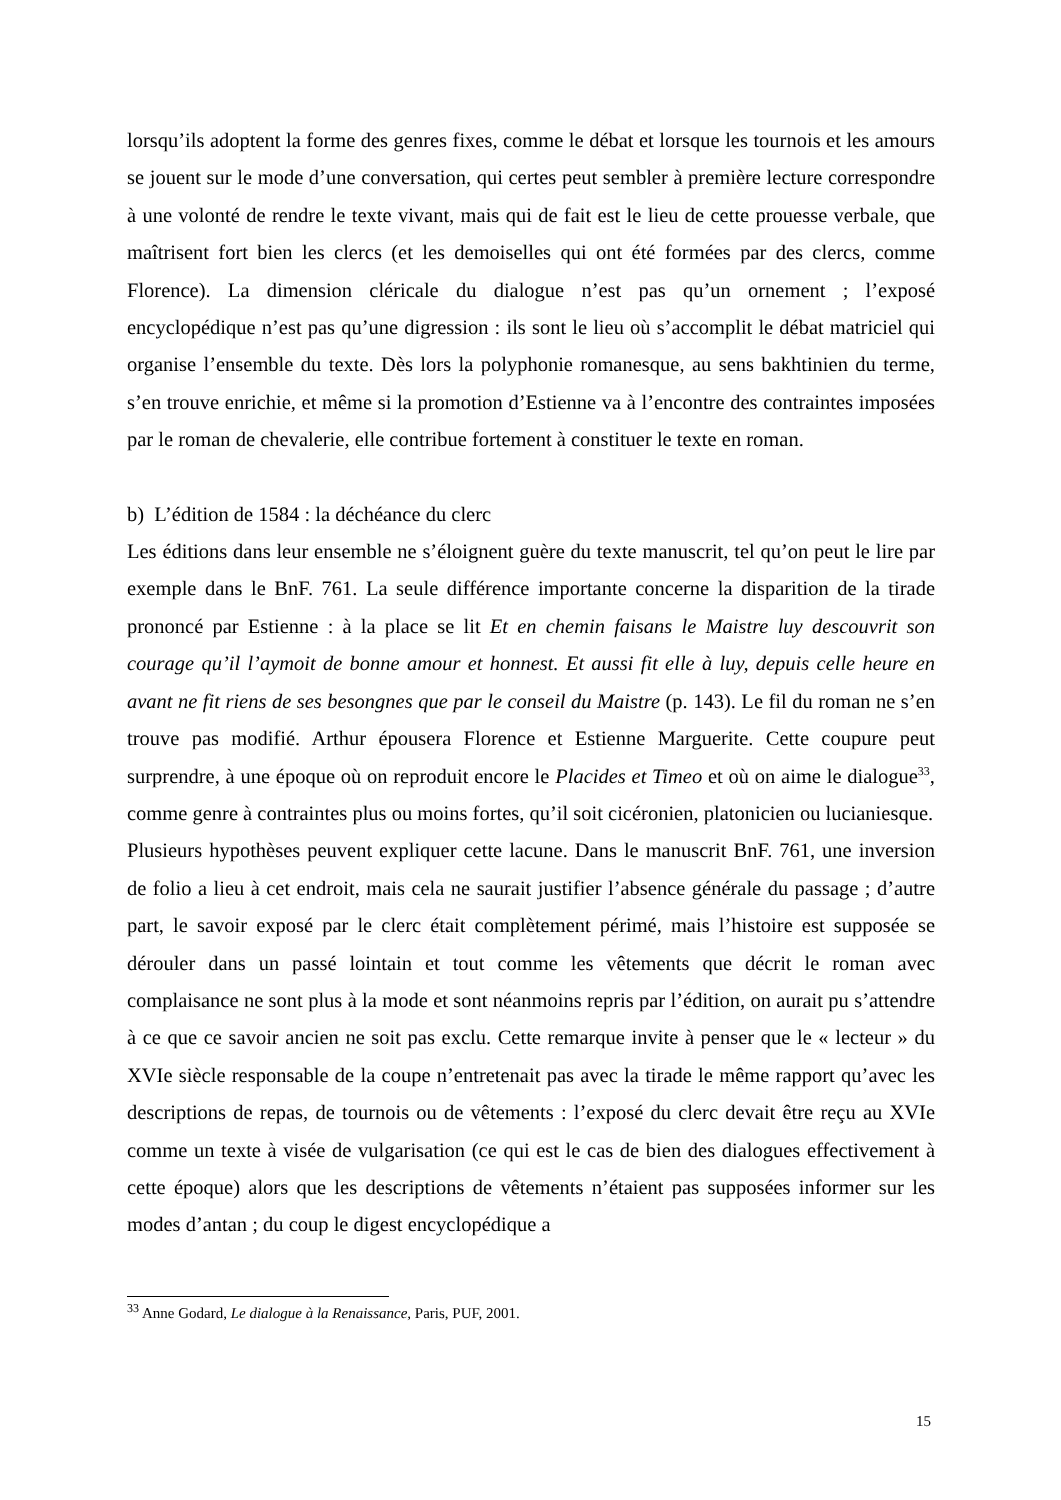lorsqu’ils adoptent la forme des genres fixes, comme le débat et lorsque les tournois et les amours se jouent sur le mode d’une conversation, qui certes peut sembler à première lecture correspondre à une volonté de rendre le texte vivant, mais qui de fait est le lieu de cette prouesse verbale, que maîtrisent fort bien les clercs (et les demoiselles qui ont été formées par des clercs, comme Florence). La dimension cléricale du dialogue n’est pas qu’un ornement ; l’exposé encyclopédique n’est pas qu’une digression : ils sont le lieu où s’accomplit le débat matriciel qui organise l’ensemble du texte. Dès lors la polyphonie romanesque, au sens bakhtinien du terme, s’en trouve enrichie, et même si la promotion d’Estienne va à l’encontre des contraintes imposées par le roman de chevalerie, elle contribue fortement à constituer le texte en roman.
b) L’édition de 1584 : la déchéance du clerc
Les éditions dans leur ensemble ne s’éloignent guère du texte manuscrit, tel qu’on peut le lire par exemple dans le BnF. 761. La seule différence importante concerne la disparition de la tirade prononcé par Estienne : à la place se lit Et en chemin faisans le Maistre luy descouvrit son courage qu’il l’aymoit de bonne amour et honnest. Et aussi fit elle à luy, depuis celle heure en avant ne fit riens de ses besongnes que par le conseil du Maistre (p. 143). Le fil du roman ne s’en trouve pas modifié. Arthur épousera Florence et Estienne Marguerite. Cette coupure peut surprendre, à une époque où on reproduit encore le Placides et Timeo et où on aime le dialogue<sup>33</sup>, comme genre à contraintes plus ou moins fortes, qu’il soit cicéronien, platonicien ou lucianiesque.
Plusieurs hypothèses peuvent expliquer cette lacune. Dans le manuscrit BnF. 761, une inversion de folio a lieu à cet endroit, mais cela ne saurait justifier l’absence générale du passage ; d’autre part, le savoir exposé par le clerc était complètement périmé, mais l’histoire est supposée se dérouler dans un passé lointain et tout comme les vêtements que décrit le roman avec complaisance ne sont plus à la mode et sont néanmoins repris par l’édition, on aurait pu s’attendre à ce que ce savoir ancien ne soit pas exclu. Cette remarque invite à penser que le « lecteur » du XVIe siècle responsable de la coupe n’entretenait pas avec la tirade le même rapport qu’avec les descriptions de repas, de tournois ou de vêtements : l’exposé du clerc devait être reçu au XVIe comme un texte à visée de vulgarisation (ce qui est le cas de bien des dialogues effectivement à cette époque) alors que les descriptions de vêtements n’étaient pas supposées informer sur les modes d’antan ; du coup le digest encyclopédique a
<sup>33</sup> Anne Godard, Le dialogue à la Renaissance, Paris, PUF, 2001.
15